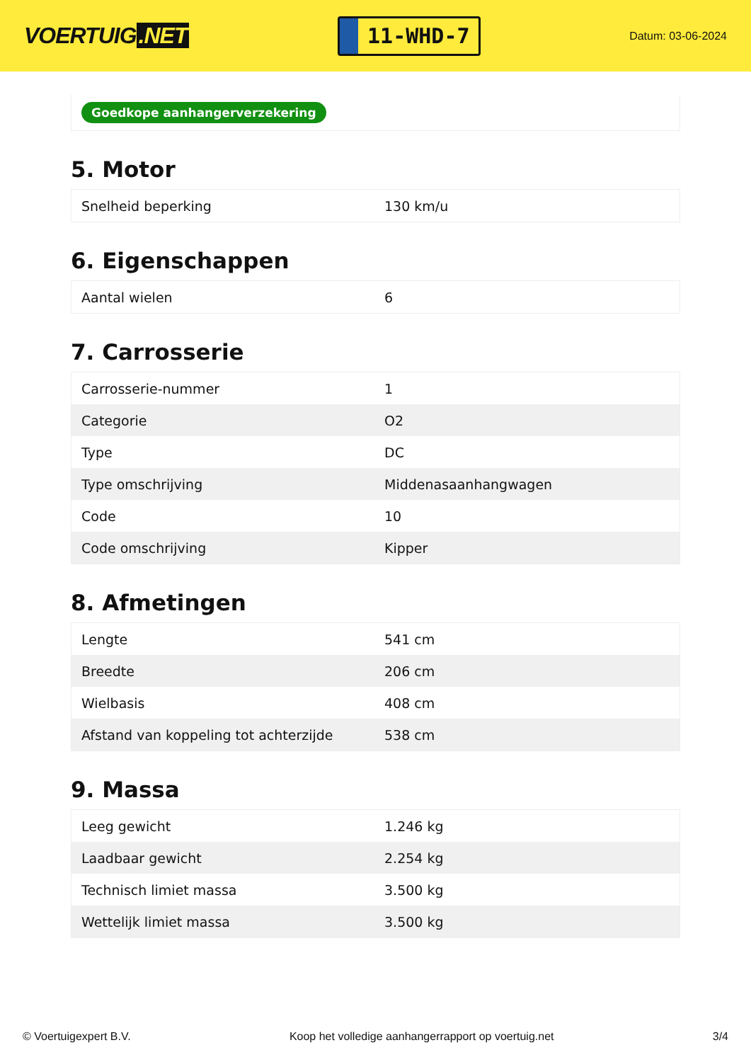VOERTUIG.NET
11-WHD-7
Datum: 03-06-2024
Goedkope aanhangerverzekering
5. Motor
| Snelheid beperking | 130 km/u |
6. Eigenschappen
| Aantal wielen | 6 |
7. Carrosserie
| Carrosserie-nummer | 1 |
| Categorie | O2 |
| Type | DC |
| Type omschrijving | Middenasaanhangwagen |
| Code | 10 |
| Code omschrijving | Kipper |
8. Afmetingen
| Lengte | 541 cm |
| Breedte | 206 cm |
| Wielbasis | 408 cm |
| Afstand van koppeling tot achterzijde | 538 cm |
9. Massa
| Leeg gewicht | 1.246 kg |
| Laadbaar gewicht | 2.254 kg |
| Technisch limiet massa | 3.500 kg |
| Wettelijk limiet massa | 3.500 kg |
© Voertuigexpert B.V. Koop het volledige aanhangerrapport op voertuig.net 3/4